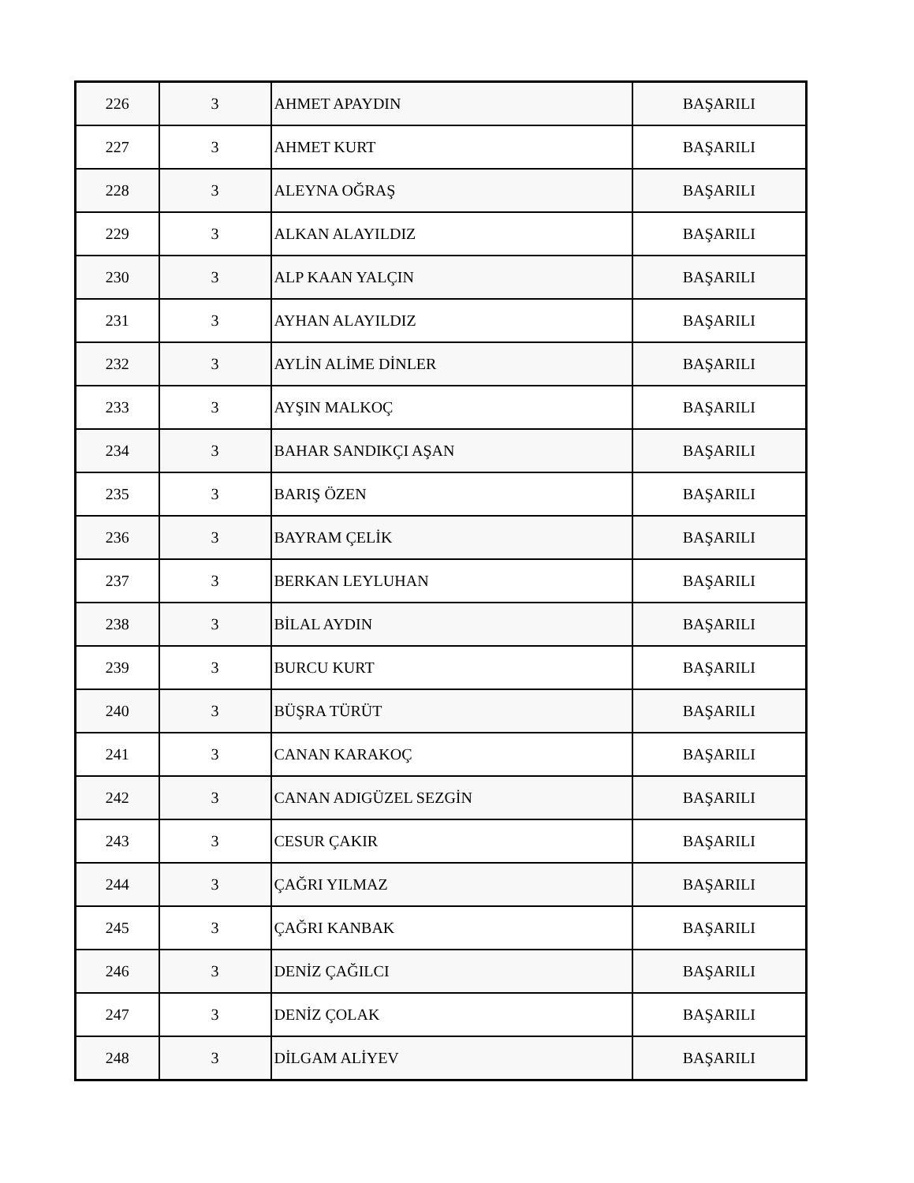| 226 | 3 | AHMET APAYDIN | BAŞARILI |
| 227 | 3 | AHMET KURT | BAŞARILI |
| 228 | 3 | ALEYNA OĞRAŞ | BAŞARILI |
| 229 | 3 | ALKAN ALAYILDIZ | BAŞARILI |
| 230 | 3 | ALP KAAN YALÇIN | BAŞARILI |
| 231 | 3 | AYHAN ALAYILDIZ | BAŞARILI |
| 232 | 3 | AYLİN ALİME DİNLER | BAŞARILI |
| 233 | 3 | AYŞIN MALKOÇ | BAŞARILI |
| 234 | 3 | BAHAR SANDIKÇI AŞAN | BAŞARILI |
| 235 | 3 | BARIŞ ÖZEN | BAŞARILI |
| 236 | 3 | BAYRAM ÇELİK | BAŞARILI |
| 237 | 3 | BERKAN LEYLUHAN | BAŞARILI |
| 238 | 3 | BİLAL AYDIN | BAŞARILI |
| 239 | 3 | BURCU KURT | BAŞARILI |
| 240 | 3 | BÜŞRA TÜRÜT | BAŞARILI |
| 241 | 3 | CANAN KARAKOÇ | BAŞARILI |
| 242 | 3 | CANAN ADIGÜZEL SEZGİN | BAŞARILI |
| 243 | 3 | CESUR ÇAKIR | BAŞARILI |
| 244 | 3 | ÇAĞRI YILMAZ | BAŞARILI |
| 245 | 3 | ÇAĞRI KANBAK | BAŞARILI |
| 246 | 3 | DENİZ ÇAĞILCI | BAŞARILI |
| 247 | 3 | DENİZ ÇOLAK | BAŞARILI |
| 248 | 3 | DİLGAM ALİYEV | BAŞARILI |